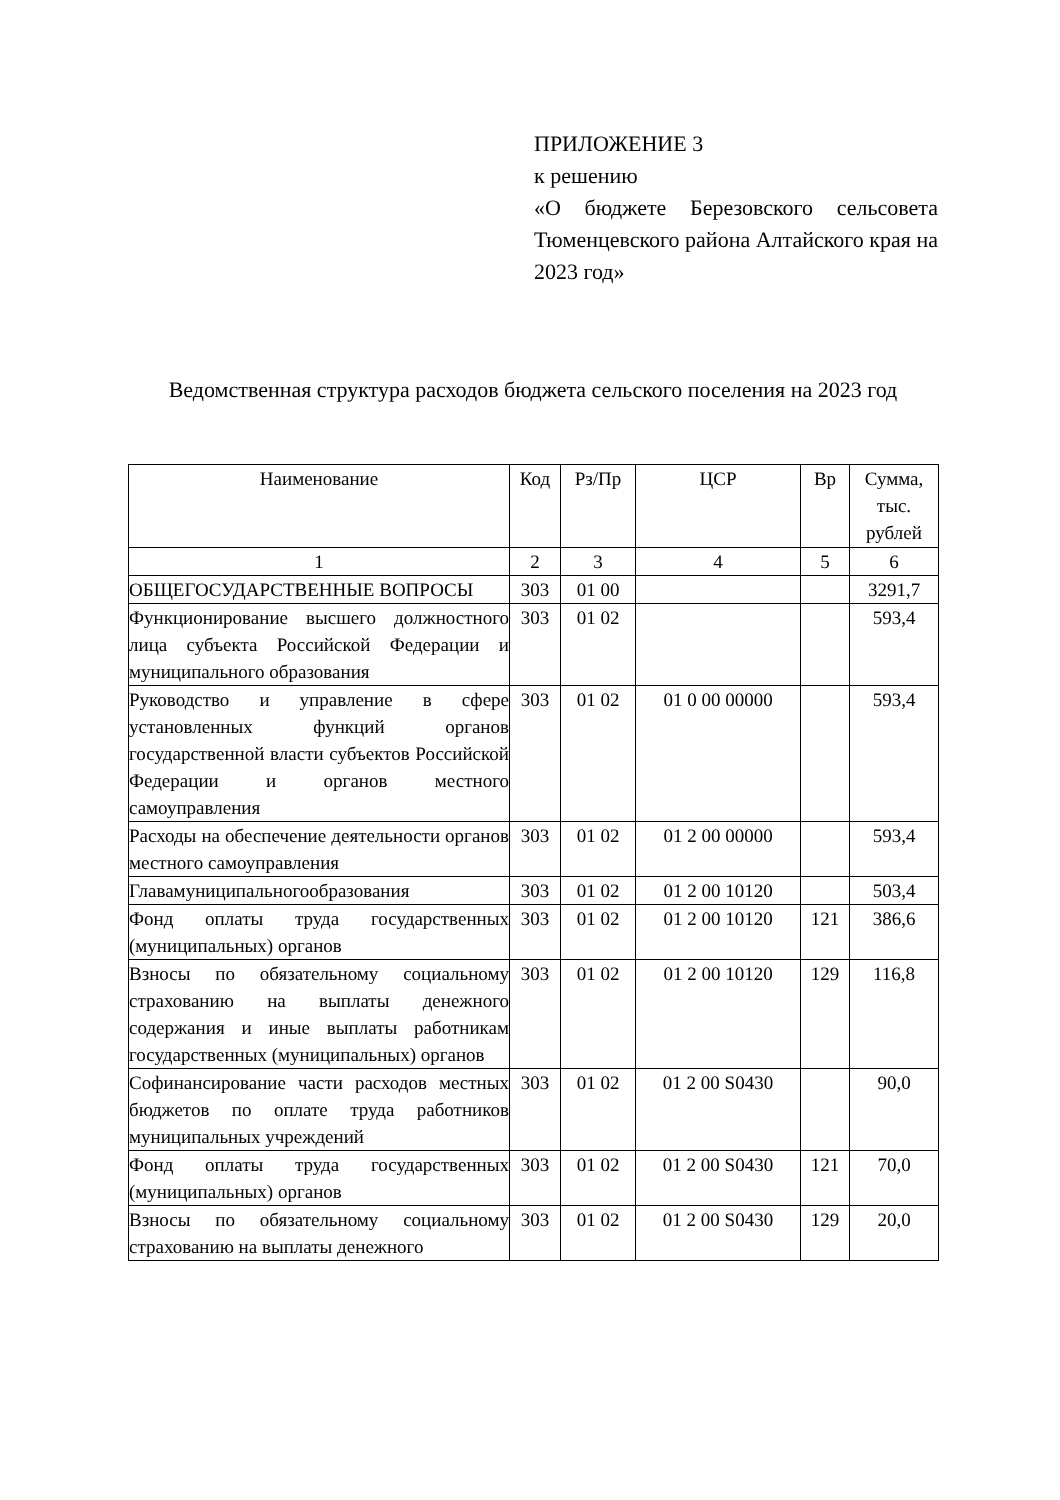ПРИЛОЖЕНИЕ 3
к решению
«О бюджете Березовского сельсовета Тюменцевского района Алтайского края на 2023 год»
Ведомственная структура расходов бюджета сельского поселения на 2023 год
| Наименование | Код | Рз/Пр | ЦСР | Вр | Сумма, тыс. рублей |
| --- | --- | --- | --- | --- | --- |
| 1 | 2 | 3 | 4 | 5 | 6 |
| ОБЩЕГОСУДАРСТВЕННЫЕ ВОПРОСЫ | 303 | 01 00 | | | 3291,7 |
| Функционирование высшего должностного лица субъекта Российской Федерации и муниципального образования | 303 | 01 02 | | | 593,4 |
| Руководство и управление в сфере установленных функций органов государственной власти субъектов Российской Федерации и органов местного самоуправления | 303 | 01 02 | 01 0 00 00000 | | 593,4 |
| Расходы на обеспечение деятельности органов местного самоуправления | 303 | 01 02 | 01 2 00 00000 | | 593,4 |
| Главамуниципальногообразования | 303 | 01 02 | 01 2 00 10120 | | 503,4 |
| Фонд оплаты труда государственных (муниципальных) органов | 303 | 01 02 | 01 2 00 10120 | 121 | 386,6 |
| Взносы по обязательному социальному страхованию на выплаты денежного содержания и иные выплаты работникам государственных (муниципальных) органов | 303 | 01 02 | 01 2 00 10120 | 129 | 116,8 |
| Софинансирование части расходов местных бюджетов по оплате труда работников муниципальных учреждений | 303 | 01 02 | 01 2 00 S0430 | | 90,0 |
| Фонд оплаты труда государственных (муниципальных) органов | 303 | 01 02 | 01 2 00 S0430 | 121 | 70,0 |
| Взносы по обязательному социальному страхованию на выплаты денежного | 303 | 01 02 | 01 2 00 S0430 | 129 | 20,0 |